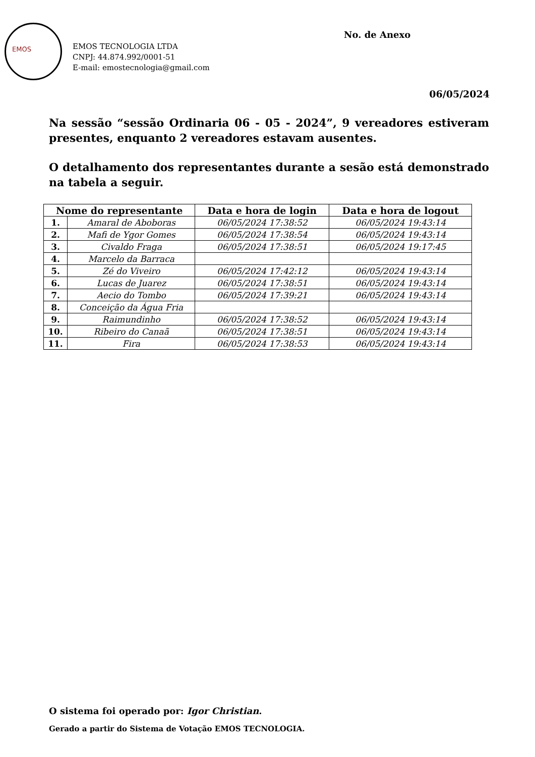EMOS
No. de Anexo
EMOS TECNOLOGIA LTDA
CNPJ: 44.874.992/0001-51
E-mail: emostecnologia@gmail.com
06/05/2024
Na sessão “sessão Ordinaria 06 - 05 - 2024”, 9 vereadores estiveram presentes, enquanto 2 vereadores estavam ausentes.
O detalhamento dos representantes durante a sesão está demonstrado na tabela a seguir.
| Nome do representante | | Data e hora de login | Data e hora de logout |
| --- | --- | --- | --- |
| 1. | Amaral de Aboboras | 06/05/2024 17:38:52 | 06/05/2024 19:43:14 |
| 2. | Mafi de Ygor Gomes | 06/05/2024 17:38:54 | 06/05/2024 19:43:14 |
| 3. | Civaldo Fraga | 06/05/2024 17:38:51 | 06/05/2024 19:17:45 |
| 4. | Marcelo da Barraca | | |
| 5. | Zé do Viveiro | 06/05/2024 17:42:12 | 06/05/2024 19:43:14 |
| 6. | Lucas de Juarez | 06/05/2024 17:38:51 | 06/05/2024 19:43:14 |
| 7. | Aecio do Tombo | 06/05/2024 17:39:21 | 06/05/2024 19:43:14 |
| 8. | Conceição da Água Fria | | |
| 9. | Raimundinho | 06/05/2024 17:38:52 | 06/05/2024 19:43:14 |
| 10. | Ribeiro do Canaã | 06/05/2024 17:38:51 | 06/05/2024 19:43:14 |
| 11. | Fira | 06/05/2024 17:38:53 | 06/05/2024 19:43:14 |
O sistema foi operado por: Igor Christian.
Gerado a partir do Sistema de Votação EMOS TECNOLOGIA.